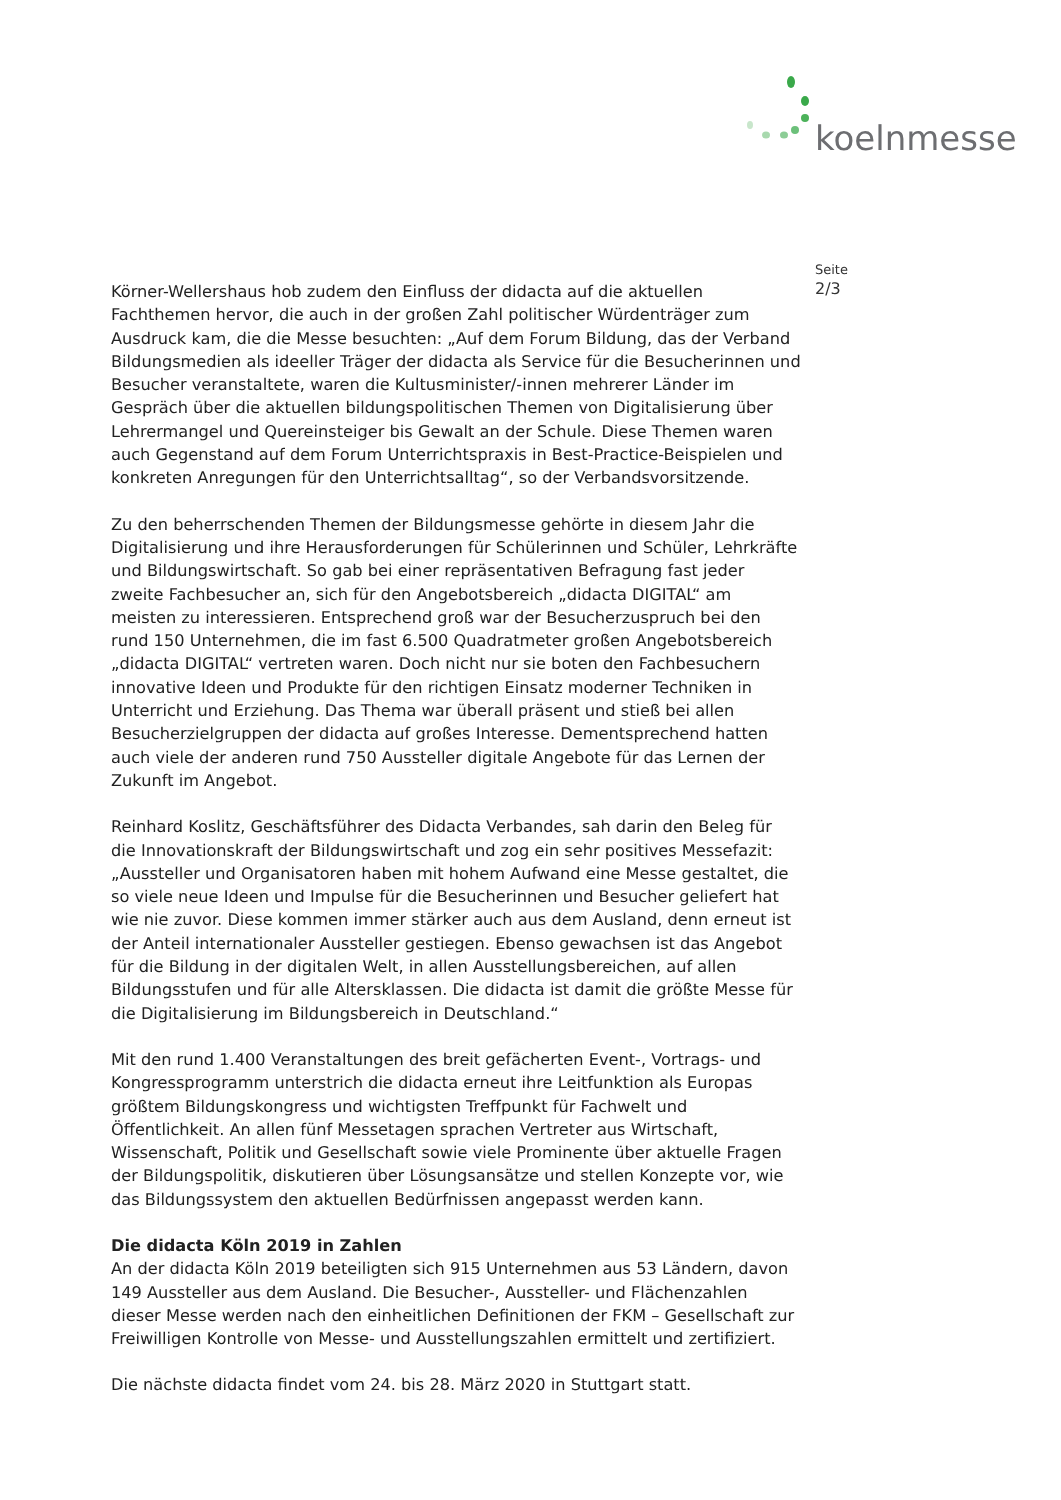koelnmesse
Seite
2/3
Körner-Wellershaus hob zudem den Einfluss der didacta auf die aktuellen Fachthemen hervor, die auch in der großen Zahl politischer Würdenträger zum Ausdruck kam, die die Messe besuchten: „Auf dem Forum Bildung, das der Verband Bildungsmedien als ideeller Träger der didacta als Service für die Besucherinnen und Besucher veranstaltete, waren die Kultusminister/-innen mehrerer Länder im Gespräch über die aktuellen bildungspolitischen Themen von Digitalisierung über Lehrermangel und Quereinsteiger bis Gewalt an der Schule. Diese Themen waren auch Gegenstand auf dem Forum Unterrichtspraxis in Best-Practice-Beispielen und konkreten Anregungen für den Unterrichtsalltag“, so der Verbandsvorsitzende.
Zu den beherrschenden Themen der Bildungsmesse gehörte in diesem Jahr die Digitalisierung und ihre Herausforderungen für Schülerinnen und Schüler, Lehrkräfte und Bildungswirtschaft. So gab bei einer repräsentativen Befragung fast jeder zweite Fachbesucher an, sich für den Angebotsbereich „didacta DIGITAL“ am meisten zu interessieren. Entsprechend groß war der Besucherzuspruch bei den rund 150 Unternehmen, die im fast 6.500 Quadratmeter großen Angebotsbereich „didacta DIGITAL“ vertreten waren. Doch nicht nur sie boten den Fachbesuchern innovative Ideen und Produkte für den richtigen Einsatz moderner Techniken in Unterricht und Erziehung. Das Thema war überall präsent und stieß bei allen Besucherzielgruppen der didacta auf großes Interesse. Dementsprechend hatten auch viele der anderen rund 750 Aussteller digitale Angebote für das Lernen der Zukunft im Angebot.
Reinhard Koslitz, Geschäftsführer des Didacta Verbandes, sah darin den Beleg für die Innovationskraft der Bildungswirtschaft und zog ein sehr positives Messefazit: „Aussteller und Organisatoren haben mit hohem Aufwand eine Messe gestaltet, die so viele neue Ideen und Impulse für die Besucherinnen und Besucher geliefert hat wie nie zuvor. Diese kommen immer stärker auch aus dem Ausland, denn erneut ist der Anteil internationaler Aussteller gestiegen. Ebenso gewachsen ist das Angebot für die Bildung in der digitalen Welt, in allen Ausstellungsbereichen, auf allen Bildungsstufen und für alle Altersklassen. Die didacta ist damit die größte Messe für die Digitalisierung im Bildungsbereich in Deutschland.“
Mit den rund 1.400 Veranstaltungen des breit gefächerten Event-, Vortrags- und Kongressprogramm unterstrich die didacta erneut ihre Leitfunktion als Europas größtem Bildungskongress und wichtigsten Treffpunkt für Fachwelt und Öffentlichkeit. An allen fünf Messetagen sprachen Vertreter aus Wirtschaft, Wissenschaft, Politik und Gesellschaft sowie viele Prominente über aktuelle Fragen der Bildungspolitik, diskutieren über Lösungsansätze und stellen Konzepte vor, wie das Bildungssystem den aktuellen Bedürfnissen angepasst werden kann.
Die didacta Köln 2019 in Zahlen
An der didacta Köln 2019 beteiligten sich 915 Unternehmen aus 53 Ländern, davon 149 Aussteller aus dem Ausland. Die Besucher-, Aussteller- und Flächenzahlen dieser Messe werden nach den einheitlichen Definitionen der FKM – Gesellschaft zur Freiwilligen Kontrolle von Messe- und Ausstellungszahlen ermittelt und zertifiziert.
Die nächste didacta findet vom 24. bis 28. März 2020 in Stuttgart statt.